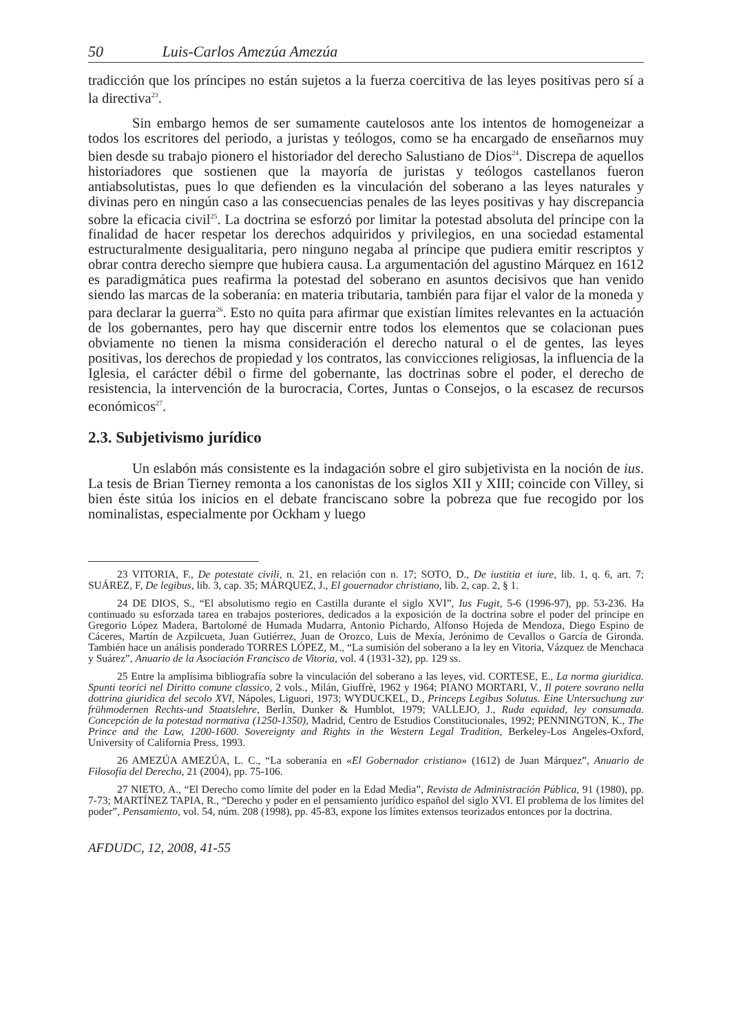50 Luis-Carlos Amezúa Amezúa
tradicción que los príncipes no están sujetos a la fuerza coercitiva de las leyes positivas pero sí a la directiva<sup>23</sup>.
Sin embargo hemos de ser sumamente cautelosos ante los intentos de homogeneizar a todos los escritores del periodo, a juristas y teólogos, como se ha encargado de enseñarnos muy bien desde su trabajo pionero el historiador del derecho Salustiano de Dios<sup>24</sup>. Discrepa de aquellos historiadores que sostienen que la mayoría de juristas y teólogos castellanos fueron antiabsolutistas, pues lo que defienden es la vinculación del soberano a las leyes naturales y divinas pero en ningún caso a las consecuencias penales de las leyes positivas y hay discrepancia sobre la eficacia civil<sup>25</sup>. La doctrina se esforzó por limitar la potestad absoluta del príncipe con la finalidad de hacer respetar los derechos adquiridos y privilegios, en una sociedad estamental estructuralmente desigualitaria, pero ninguno negaba al príncipe que pudiera emitir rescriptos y obrar contra derecho siempre que hubiera causa. La argumentación del agustino Márquez en 1612 es paradigmática pues reafirma la potestad del soberano en asuntos decisivos que han venido siendo las marcas de la soberanía: en materia tributaria, también para fijar el valor de la moneda y para declarar la guerra<sup>26</sup>. Esto no quita para afirmar que existían límites relevantes en la actuación de los gobernantes, pero hay que discernir entre todos los elementos que se colacionan pues obviamente no tienen la misma consideración el derecho natural o el de gentes, las leyes positivas, los derechos de propiedad y los contratos, las convicciones religiosas, la influencia de la Iglesia, el carácter débil o firme del gobernante, las doctrinas sobre el poder, el derecho de resistencia, la intervención de la burocracia, Cortes, Juntas o Consejos, o la escasez de recursos económicos<sup>27</sup>.
2.3. Subjetivismo jurídico
Un eslabón más consistente es la indagación sobre el giro subjetivista en la noción de ius. La tesis de Brian Tierney remonta a los canonistas de los siglos XII y XIII; coincide con Villey, si bien éste sitúa los inicios en el debate franciscano sobre la pobreza que fue recogido por los nominalistas, especialmente por Ockham y luego
23 VITORIA, F., De potestate civili, n. 21, en relación con n. 17; SOTO, D., De iustitia et iure, lib. 1, q. 6, art. 7; SUÁREZ, F, De legibus, lib. 3, cap. 35; MÁRQUEZ, J., El gouernador christiano, lib. 2, cap. 2, § 1.
24 DE DIOS, S., “El absolutismo regio en Castilla durante el siglo XVI”, Ius Fugit, 5-6 (1996-97), pp. 53-236. Ha continuado su esforzada tarea en trabajos posteriores, dedicados a la exposición de la doctrina sobre el poder del príncipe en Gregorio López Madera, Bartolomé de Humada Mudarra, Antonio Pichardo, Alfonso Hojeda de Mendoza, Diego Espino de Cáceres, Martín de Azpilcueta, Juan Gutiérrez, Juan de Orozco, Luis de Mexía, Jerónimo de Cevallos o García de Gironda. También hace un análisis ponderado TORRES LÓPEZ, M., “La sumisión del soberano a la ley en Vitoria, Vázquez de Menchaca y Suárez”, Anuario de la Asociación Francisco de Vitoria, vol. 4 (1931-32), pp. 129 ss.
25 Entre la amplísima bibliografía sobre la vinculación del soberano a las leyes, vid. CORTESE, E., La norma giuridica. Spunti teorici nel Diritto comune classico, 2 vols., Milán, Giuffrè, 1962 y 1964; PIANO MORTARI, V., Il potere sovrano nella dottrina giuridica del secolo XVI, Nápoles, Liguori, 1973; WYDUCKEL, D., Princeps Legibus Solutus. Eine Untersuchung zur frühmodernen Rechts-und Staatslehre, Berlín, Dunker & Humblot, 1979; VALLEJO, J., Ruda equidad, ley consumada. Concepción de la potestad normativa (1250-1350), Madrid, Centro de Estudios Constitucionales, 1992; PENNINGTON, K., The Prince and the Law, 1200-1600. Sovereignty and Rights in the Western Legal Tradition, Berkeley-Los Angeles-Oxford, University of California Press, 1993.
26 AMEZÚA AMEZÚA, L. C., “La soberanía en «El Gobernador cristiano» (1612) de Juan Márquez”, Anuario de Filosofía del Derecho, 21 (2004), pp. 75-106.
27 NIETO, A., “El Derecho como límite del poder en la Edad Media”, Revista de Administración Pública, 91 (1980), pp. 7-73; MARTÍNEZ TAPIA, R., “Derecho y poder en el pensamiento jurídico español del siglo XVI. El problema de los límites del poder”, Pensamiento, vol. 54, núm. 208 (1998), pp. 45-83, expone los límites extensos teorizados entonces por la doctrina.
AFDUDC, 12, 2008, 41-55